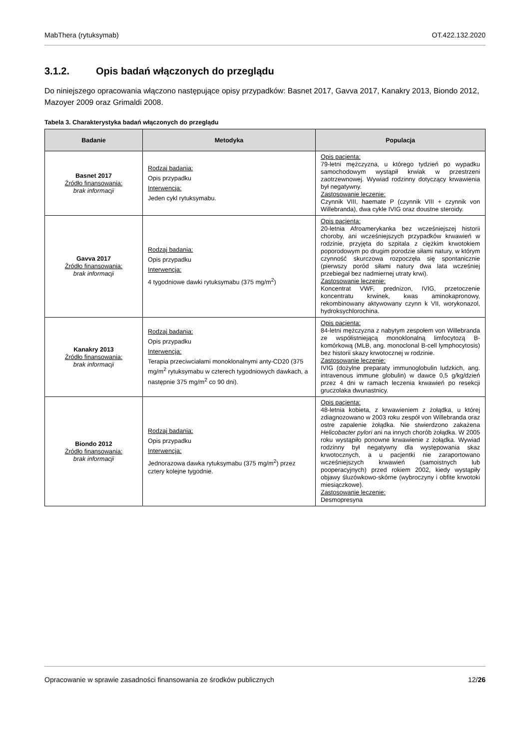MabThera (rytuksymab) OT.422.132.2020
3.1.2. Opis badań włączonych do przeglądu
Do niniejszego opracowania włączono następujące opisy przypadków: Basnet 2017, Gavva 2017, Kanakry 2013, Biondo 2012, Mazoyer 2009 oraz Grimaldi 2008.
Tabela 3. Charakterystyka badań włączonych do przeglądu
| Badanie | Metodyka | Populacja |
| --- | --- | --- |
| Basnet 2017 Źródło finansowania: brak informacji | Rodzaj badania: Opis przypadku Interwencja: Jeden cykl rytuksymabu. | Opis pacjenta: 79-letni mężczyzna, u którego tydzień po wypadku samochodowym wystąpił krwiak w przestrzeni zaotrzewnowej. Wywiad rodzinny dotyczący krwawienia był negatywny. Zastosowanie leczenie: Czynnik VIII, haemate P (czynnik VIII + czynnik von Willebranda), dwa cykle IVIG oraz doustne steroidy. |
| Gavva 2017 Źródło finansowania: brak informacji | Rodzaj badania: Opis przypadku Interwencja: 4 tygodniowe dawki rytuksymabu (375 mg/m<sup>2</sup>) | Opis pacjenta: 20-letnia Afroamerykanka bez wcześniejszej historii choroby, ani wcześniejszych przypadków krwawień w rodzinie, przyjęta do szpitala z ciężkim krwotokiem poporodowym po drugim porodzie siłami natury, w którym czynność skurczowa rozpoczęła się spontanicznie (pierwszy poród siłami natury dwa lata wcześniej przebiegał bez nadmiernej utraty krwi). Zastosowanie leczenie: Koncentrat VWF, prednizon, IVIG, przetoczenie koncentratu krwinek, kwas aminokapronowy, rekombinowany aktywowany czynn k VII, worykonazol, hydroksychlorochina. |
| Kanakry 2013 Źródło finansowania: brak informacji | Rodzaj badania: Opis przypadku Interwencja: Terapia przeciwciałami monoklonalnymi anty-CD20 (375 mg/m<sup>2</sup> rytuksymabu w czterech tygodniowych dawkach, a następnie 375 mg/m<sup>2</sup> co 90 dni). | Opis pacjenta: 84-letni mężczyzna z nabytym zespołem von Willebranda ze współistniejącą monoklonalną limfocytozą B-komórkową (MLB, ang. monoclonal B-cell lymphocytosis) bez historii skazy krwotocznej w rodzinie. Zastosowanie leczenie: IVIG (dożylne preparaty immunoglobulin ludzkich, ang. intravenous immune globulin) w dawce 0,5 g/kg/dzień przez 4 dni w ramach leczenia krwawień po resekcji gruczolaka dwunastnicy. |
| Biondo 2012 Źródło finansowania: brak informacji | Rodzaj badania: Opis przypadku Interwencja: Jednorazowa dawka rytuksymabu (375 mg/m<sup>2</sup>) przez cztery kolejne tygodnie. | Opis pacjenta: 48-letnia kobieta, z krwawieniem z żołądka, u której zdiagnozowano w 2003 roku zespół von Willebranda oraz ostre zapalenie żołądka. Nie stwierdzono zakażena Helicobacter pylori ani na innych chorób żołądka. W 2005 roku wystąpiło ponowne krwawienie z żołądka. Wywiad rodzinny był negatywny dla występowania skaz krwotocznych, a u pacjentki nie zaraportowano wcześniejszych krwawień (samoistnych lub pooperacyjnych) przed rokiem 2002, kiedy wystąpiły objawy śluzówkowo-skórne (wybroczyny i obfite krwotoki miesiączkowe). Zastosowanie leczenie: Desmopresyna |
Opracowanie w sprawie zasadności finansowania ze środków publicznych 12/26